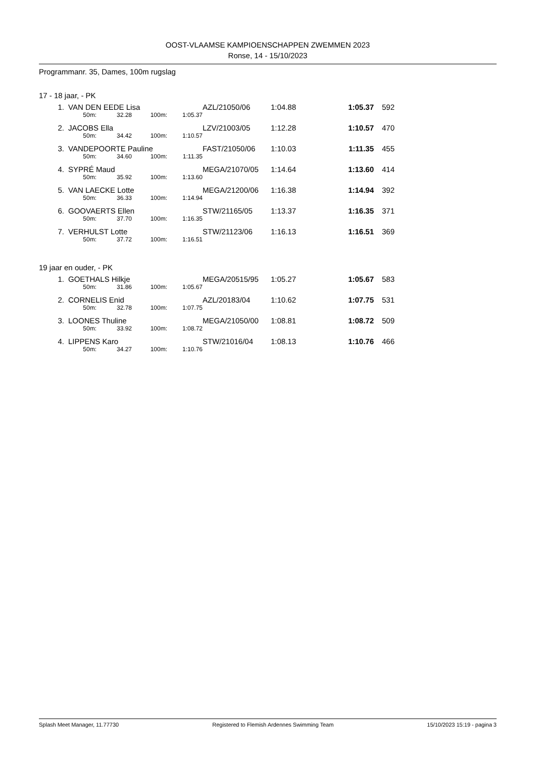OOST-VLAAMSE KAMPIOENSCHAPPEN ZWEMMEN 2023
Ronse, 14 - 15/10/2023
Programmanr. 35, Dames, 100m rugslag
17 - 18 jaar, - PK
| 1. | VAN DEN EEDE Lisa | | | | AZL/21050/06 | 1:04.88 | 1:05.37 | 592 |
| | 50m: | 32.28 | 100m: | 1:05.37 | | | | |
| 2. | JACOBS Ella | | | | LZV/21003/05 | 1:12.28 | 1:10.57 | 470 |
| | 50m: | 34.42 | 100m: | 1:10.57 | | | | |
| 3. | VANDEPOORTE Pauline | | | | FAST/21050/06 | 1:10.03 | 1:11.35 | 455 |
| | 50m: | 34.60 | 100m: | 1:11.35 | | | | |
| 4. | SYPRÉ Maud | | | | MEGA/21070/05 | 1:14.64 | 1:13.60 | 414 |
| | 50m: | 35.92 | 100m: | 1:13.60 | | | | |
| 5. | VAN LAECKE Lotte | | | | MEGA/21200/06 | 1:16.38 | 1:14.94 | 392 |
| | 50m: | 36.33 | 100m: | 1:14.94 | | | | |
| 6. | GOOVAERTS Ellen | | | | STW/21165/05 | 1:13.37 | 1:16.35 | 371 |
| | 50m: | 37.70 | 100m: | 1:16.35 | | | | |
| 7. | VERHULST Lotte | | | | STW/21123/06 | 1:16.13 | 1:16.51 | 369 |
| | 50m: | 37.72 | 100m: | 1:16.51 | | | | |
19 jaar en ouder, - PK
| 1. | GOETHALS Hilkje | | | | MEGA/20515/95 | 1:05.27 | 1:05.67 | 583 |
| | 50m: | 31.86 | 100m: | 1:05.67 | | | | |
| 2. | CORNELIS Enid | | | | AZL/20183/04 | 1:10.62 | 1:07.75 | 531 |
| | 50m: | 32.78 | 100m: | 1:07.75 | | | | |
| 3. | LOONES Thuline | | | | MEGA/21050/00 | 1:08.81 | 1:08.72 | 509 |
| | 50m: | 33.92 | 100m: | 1:08.72 | | | | |
| 4. | LIPPENS Karo | | | | STW/21016/04 | 1:08.13 | 1:10.76 | 466 |
| | 50m: | 34.27 | 100m: | 1:10.76 | | | | |
Splash Meet Manager, 11.77730 Registered to Flemish Ardennes Swimming Team 15/10/2023 15:19 - pagina 3